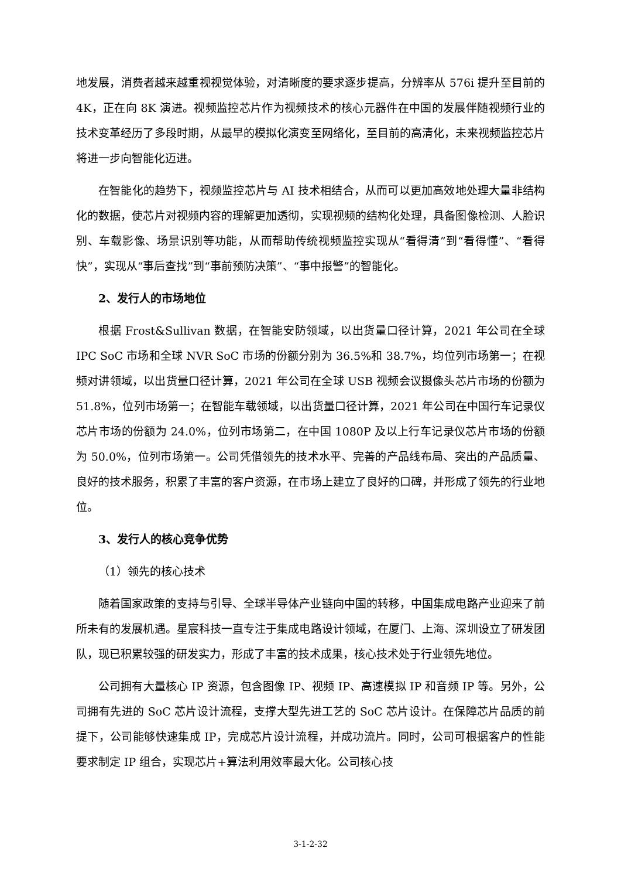地发展，消费者越来越重视视觉体验，对清晰度的要求逐步提高，分辨率从 576i 提升至目前的 4K，正在向 8K 演进。视频监控芯片作为视频技术的核心元器件在中国的发展伴随视频行业的技术变革经历了多段时期，从最早的模拟化演变至网络化，至目前的高清化，未来视频监控芯片将进一步向智能化迈进。
在智能化的趋势下，视频监控芯片与 AI 技术相结合，从而可以更加高效地处理大量非结构化的数据，使芯片对视频内容的理解更加透彻，实现视频的结构化处理，具备图像检测、人脸识别、车载影像、场景识别等功能，从而帮助传统视频监控实现从“看得清”到“看得懂”、“看得快”，实现从“事后查找”到“事前预防决策”、“事中报警”的智能化。
2、发行人的市场地位
根据 Frost&Sullivan 数据，在智能安防领域，以出货量口径计算，2021 年公司在全球 IPC SoC 市场和全球 NVR SoC 市场的份额分别为 36.5%和 38.7%，均位列市场第一；在视频对讲领域，以出货量口径计算，2021 年公司在全球 USB 视频会议摄像头芯片市场的份额为 51.8%，位列市场第一；在智能车载领域，以出货量口径计算，2021 年公司在中国行车记录仪芯片市场的份额为 24.0%，位列市场第二，在中国 1080P 及以上行车记录仪芯片市场的份额为 50.0%，位列市场第一。公司凭借领先的技术水平、完善的产品线布局、突出的产品质量、良好的技术服务，积累了丰富的客户资源，在市场上建立了良好的口碑，并形成了领先的行业地位。
3、发行人的核心竞争优势
（1）领先的核心技术
随着国家政策的支持与引导、全球半导体产业链向中国的转移，中国集成电路产业迎来了前所未有的发展机遇。星宸科技一直专注于集成电路设计领域，在厦门、上海、深圳设立了研发团队，现已积累较强的研发实力，形成了丰富的技术成果，核心技术处于行业领先地位。
公司拥有大量核心 IP 资源，包含图像 IP、视频 IP、高速模拟 IP 和音频 IP 等。另外，公司拥有先进的 SoC 芯片设计流程，支撑大型先进工艺的 SoC 芯片设计。在保障芯片品质的前提下，公司能够快速集成 IP，完成芯片设计流程，并成功流片。同时，公司可根据客户的性能要求制定 IP 组合，实现芯片+算法利用效率最大化。公司核心技
3-1-2-32